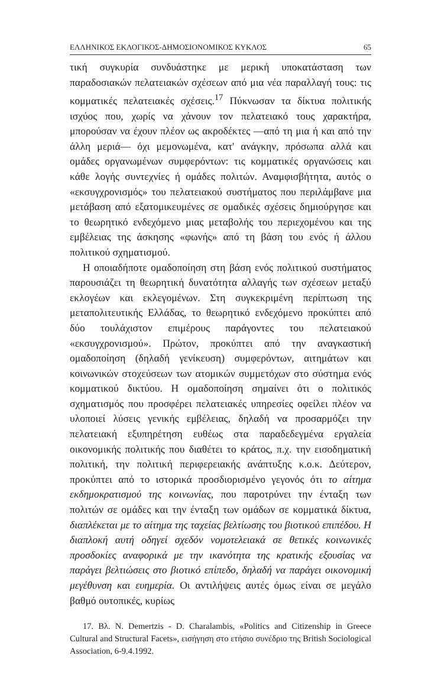ΕΛΛΗΝΙΚΟΣ ΕΚΛΟΓΙΚΟΣ-ΔΗΜΟΣΙΟΝΟΜΙΚΟΣ ΚΥΚΛΟΣ 65
τική συγκυρία συνδυάστηκε με μερική υποκατάσταση των παραδοσιακών πελατειακών σχέσεων από μια νέα παραλλαγή τους: τις κομματικές πελατειακές σχέσεις.<sup>17</sup> Πύκνωσαν τα δίκτυα πολιτικής ισχύος που, χωρίς να χάνουν τον πελατειακό τους χαρακτήρα, μπορούσαν να έχουν πλέον ως ακροδέκτες —από τη μια ή και από την άλλη μεριά— όχι μεμονωμένα, κατ' ανάγκην, πρόσωπα αλλά και ομάδες οργανωμένων συμφερόντων: τις κομματικές οργανώσεις και κάθε λογής συντεχνίες ή ομάδες πολιτών. Αναμφισβήτητα, αυτός ο «εκσυγχρονισμός» του πελατειακού συστήματος που περιλάμβανε μια μετάβαση από εξατομικευμένες σε ομαδικές σχέσεις δημιούργησε και το θεωρητικό ενδεχόμενο μιας μεταβολής του περιεχομένου και της εμβέλειας της άσκησης «φωνής» από τη βάση του ενός ή άλλου πολιτικού σχηματισμού.
Η οποιαδήποτε ομαδοποίηση στη βάση ενός πολιτικού συστήματος παρουσιάζει τη θεωρητική δυνατότητα αλλαγής των σχέσεων μεταξύ εκλογέων και εκλεγομένων. Στη συγκεκριμένη περίπτωση της μεταπολιτευτικής Ελλάδας, το θεωρητικό ενδεχόμενο προκύπτει από δύο τουλάχιστον επιμέρους παράγοντες του πελατειακού «εκσυγχρονισμού». Πρώτον, προκύπτει από την αναγκαστική ομαδοποίηση (δηλαδή γενίκευση) συμφερόντων, αιτημάτων και κοινωνικών στοχεύσεων των ατομικών συμμετόχων στο σύστημα ενός κομματικού δικτύου. Η ομαδοποίηση σημαίνει ότι ο πολιτικός σχηματισμός που προσφέρει πελατειακές υπηρεσίες οφείλει πλέον να υλοποιεί λύσεις γενικής εμβέλειας, δηλαδή να προσαρμόζει την πελατειακή εξυπηρέτηση ευθέως στα παραδεδεγμένα εργαλεία οικονομικής πολιτικής που διαθέτει το κράτος, π.χ. την εισοδηματική πολιτική, την πολιτική περιφερειακής ανάπτυξης κ.ο.κ. Δεύτερον, προκύπτει από το ιστορικά προσδιορισμένο γεγονός ότι το αίτημα εκδημοκρατισμού της κοινωνίας, που παροτρύνει την ένταξη των πολιτών σε ομάδες και την ένταξη των ομάδων σε κομματικά δίκτυα, διαπλέκεται με το αίτημα της ταχείας βελτίωσης του βιοτικού επιπέδου. Η διαπλοκή αυτή οδηγεί σχεδόν νομοτελειακά σε θετικές κοινωνικές προσδοκίες αναφορικά με την ικανότητα της κρατικής εξουσίας να παράγει βελτιώσεις στο βιοτικό επίπεδο, δηλαδή να παράγει οικονομική μεγέθυνση και ευημερία. Οι αντιλήψεις αυτές όμως είναι σε μεγάλο βαθμό ουτοπικές, κυρίως
17. Βλ. N. Demertzis - D. Charalambis, «Politics and Citizenship in Greece Cultural and Structural Facets», εισήγηση στο ετήσιο συνέδριο της British Sociological Association, 6-9.4.1992.